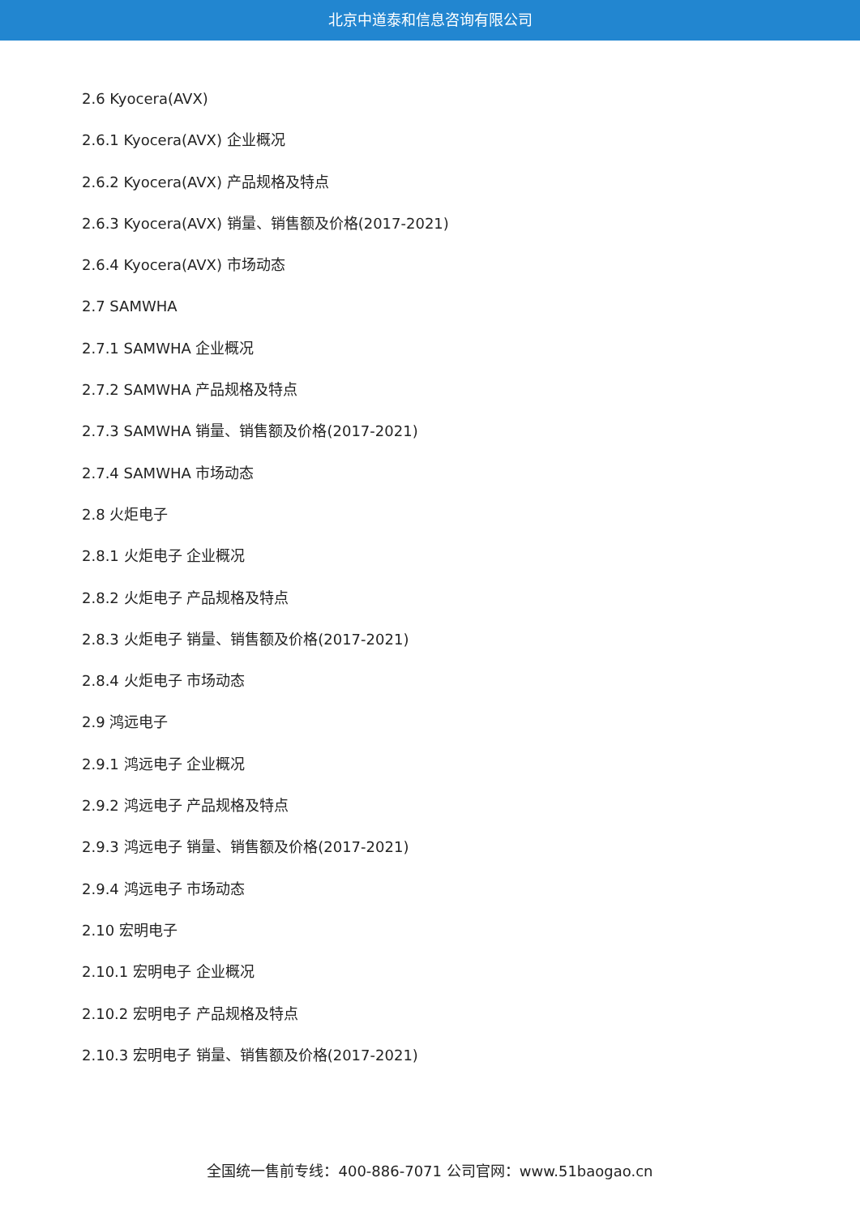北京中道泰和信息咨询有限公司
2.6 Kyocera(AVX)
2.6.1 Kyocera(AVX) 企业概况
2.6.2 Kyocera(AVX) 产品规格及特点
2.6.3 Kyocera(AVX) 销量、销售额及价格(2017-2021)
2.6.4 Kyocera(AVX) 市场动态
2.7 SAMWHA
2.7.1 SAMWHA 企业概况
2.7.2 SAMWHA 产品规格及特点
2.7.3 SAMWHA 销量、销售额及价格(2017-2021)
2.7.4 SAMWHA 市场动态
2.8 火炬电子
2.8.1 火炬电子 企业概况
2.8.2 火炬电子 产品规格及特点
2.8.3 火炬电子 销量、销售额及价格(2017-2021)
2.8.4 火炬电子 市场动态
2.9 鸿远电子
2.9.1 鸿远电子 企业概况
2.9.2 鸿远电子 产品规格及特点
2.9.3 鸿远电子 销量、销售额及价格(2017-2021)
2.9.4 鸿远电子 市场动态
2.10 宏明电子
2.10.1 宏明电子 企业概况
2.10.2 宏明电子 产品规格及特点
2.10.3 宏明电子 销量、销售额及价格(2017-2021)
全国统一售前专线：400-886-7071 公司官网：www.51baogao.cn